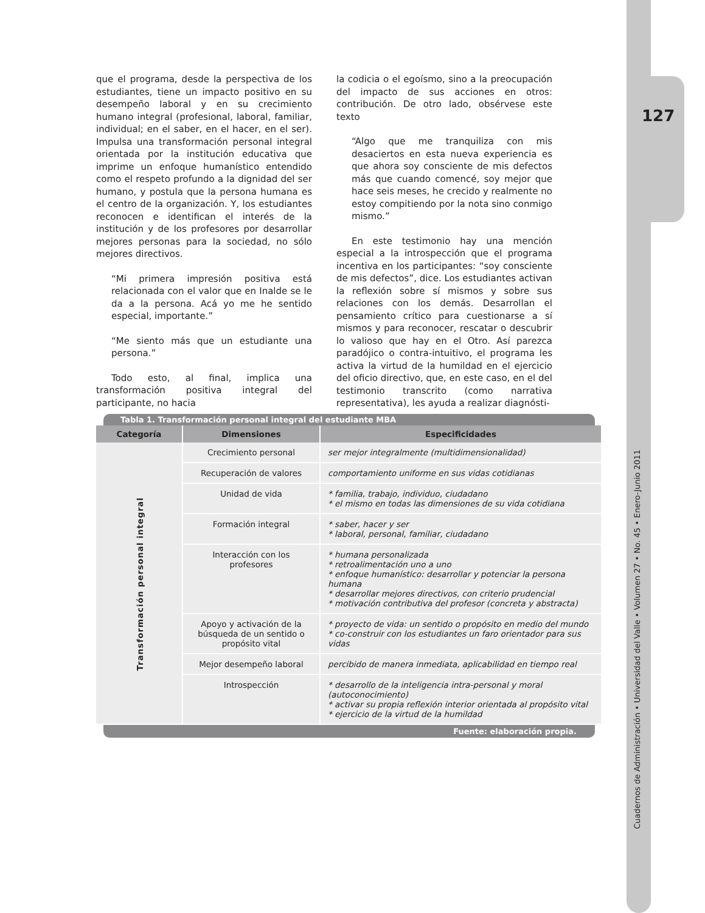127
Cuadernos de Administración • Universidad del Valle • Volumen 27 • No. 45 • Enero-Junio 2011
que el programa, desde la perspectiva de los estudiantes, tiene un impacto positivo en su desempeño laboral y en su crecimiento humano integral (profesional, laboral, familiar, individual; en el saber, en el hacer, en el ser). Impulsa una transformación personal integral orientada por la institución educativa que imprime un enfoque humanístico entendido como el respeto profundo a la dignidad del ser humano, y postula que la persona humana es el centro de la organización. Y, los estudiantes reconocen e identifican el interés de la institución y de los profesores por desarrollar mejores personas para la sociedad, no sólo mejores directivos.
“Mi primera impresión positiva está relacionada con el valor que en Inalde se le da a la persona. Acá yo me he sentido especial, importante.”
“Me siento más que un estudiante una persona.”
Todo esto, al final, implica una transformación positiva integral del participante, no hacia
la codicia o el egoísmo, sino a la preocupación del impacto de sus acciones en otros: contribución. De otro lado, obsérvese este texto
“Algo que me tranquiliza con mis desaciertos en esta nueva experiencia es que ahora soy consciente de mis defectos más que cuando comencé, soy mejor que hace seis meses, he crecido y realmente no estoy compitiendo por la nota sino conmigo mismo.”
En este testimonio hay una mención especial a la introspección que el programa incentiva en los participantes: “soy consciente de mis defectos”, dice. Los estudiantes activan la reflexión sobre sí mismos y sobre sus relaciones con los demás. Desarrollan el pensamiento crítico para cuestionarse a sí mismos y para reconocer, rescatar o descubrir lo valioso que hay en el Otro. Así parezca paradójico o contra-intuitivo, el programa les activa la virtud de la humildad en el ejercicio del oficio directivo, que, en este caso, en el del testimonio transcrito (como narrativa representativa), les ayuda a realizar diagnósti-
Tabla 1. Transformación personal integral del estudiante MBA
| Categoría | Dimensiones | Especificidades |
| --- | --- | --- |
| Transformación personal integral | Crecimiento personal | ser mejor integralmente (multidimensionalidad) |
| | Recuperación de valores | comportamiento uniforme en sus vidas cotidianas |
| | Unidad de vida | * familia, trabajo, individuo, ciudadano * el mismo en todas las dimensiones de su vida cotidiana |
| | Formación integral | * saber, hacer y ser * laboral, personal, familiar, ciudadano |
| | Interacción con los profesores | * humana personalizada * retroalimentación uno a uno * enfoque humanístico: desarrollar y potenciar la persona humana * desarrollar mejores directivos, con criterio prudencial * motivación contributiva del profesor (concreta y abstracta) |
| | Apoyo y activación de la búsqueda de un sentido o propósito vital | * proyecto de vida: un sentido o propósito en medio del mundo * co-construir con los estudiantes un faro orientador para sus vidas |
| | Mejor desempeño laboral | percibido de manera inmediata, aplicabilidad en tiempo real |
| | Introspección | * desarrollo de la inteligencia intra-personal y moral (autoconocimiento) * activar su propia reflexión interior orientada al propósito vital * ejercicio de la virtud de la humildad |
Fuente: elaboración propia.